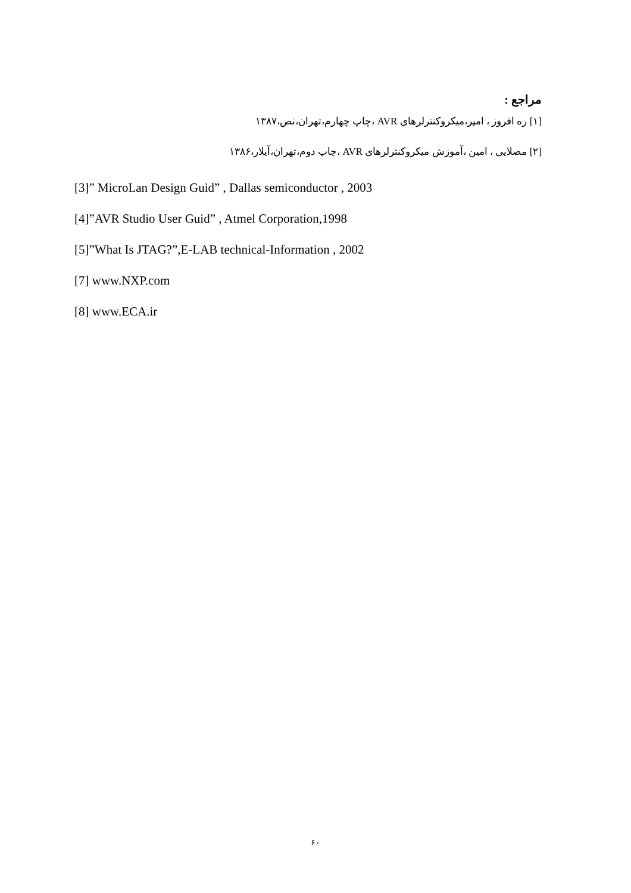مراجع :
[۱] ره افروز ، امیر،میکروکنترلرهای AVR ،چاپ چهارم،تهران،نص،۱۳۸۷
[۲] مصلایی ، امین ،آموزش میکروکنترلرهای AVR ،چاپ دوم،تهران،آیلار،۱۳۸۶
[3]” MicroLan Design Guid” , Dallas semiconductor , 2003
[4]”AVR Studio User Guid” , Atmel Corporation,1998
[5]”What Is JTAG?”,E-LAB technical-Information , 2002
[7] www.NXP.com
[8] www.ECA.ir
۶۰